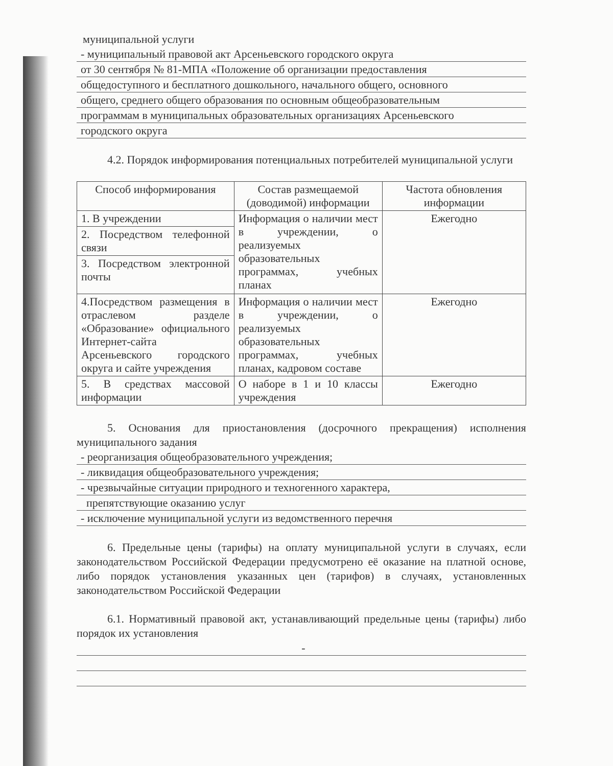муниципальной услуги
- муниципальный правовой акт Арсеньевского городского округа
от 30 сентября № 81-МПА «Положение об организации предоставления
общедоступного и бесплатного дошкольного, начального общего, основного
общего, среднего общего образования по основным общеобразовательным
программам в муниципальных образовательных организациях Арсеньевского
городского округа
4.2. Порядок информирования потенциальных потребителей муниципальной услуги
| Способ информирования | Состав размещаемой (доводимой) информации | Частота обновления информации |
| --- | --- | --- |
| 1. В учреждении | Информация о наличии мест в учреждении, о реализуемых образовательных программах, учебных планах | Ежегодно |
| 2. Посредством телефонной связи | | |
| 3. Посредством электронной почты | | |
| 4.Посредством размещения в отраслевом разделе «Образование» официального Интернет-сайта Арсеньевского городского округа и сайте учреждения | Информация о наличии мест в учреждении, о реализуемых образовательных программах, учебных планах, кадровом составе | Ежегодно |
| 5. В средствах массовой информации | О наборе в 1 и 10 классы учреждения | Ежегодно |
5. Основания для приостановления (досрочного прекращения) исполнения муниципального задания
- реорганизация общеобразовательного учреждения;
- ликвидация общеобразовательного учреждения;
- чрезвычайные ситуации природного и техногенного характера,
препятствующие оказанию услуг
- исключение муниципальной услуги из ведомственного перечня
6. Предельные цены (тарифы) на оплату муниципальной услуги в случаях, если законодательством Российской Федерации предусмотрено её оказание на платной основе, либо порядок установления указанных цен (тарифов) в случаях, установленных законодательством Российской Федерации
6.1. Нормативный правовой акт, устанавливающий предельные цены (тарифы) либо порядок их установления
-